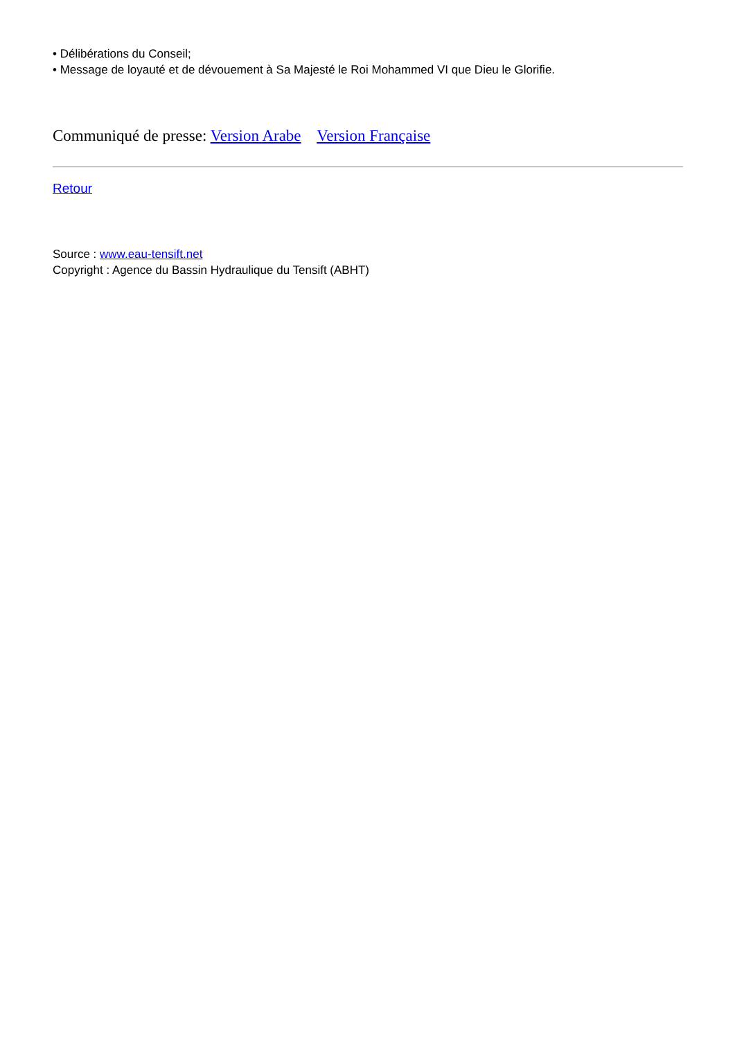• Délibérations du Conseil;
• Message de loyauté et de dévouement à Sa Majesté le Roi Mohammed VI que Dieu le Glorifie.
Communiqué de presse: Version Arabe Version Française
Retour
Source : www.eau-tensift.net
Copyright : Agence du Bassin Hydraulique du Tensift (ABHT)